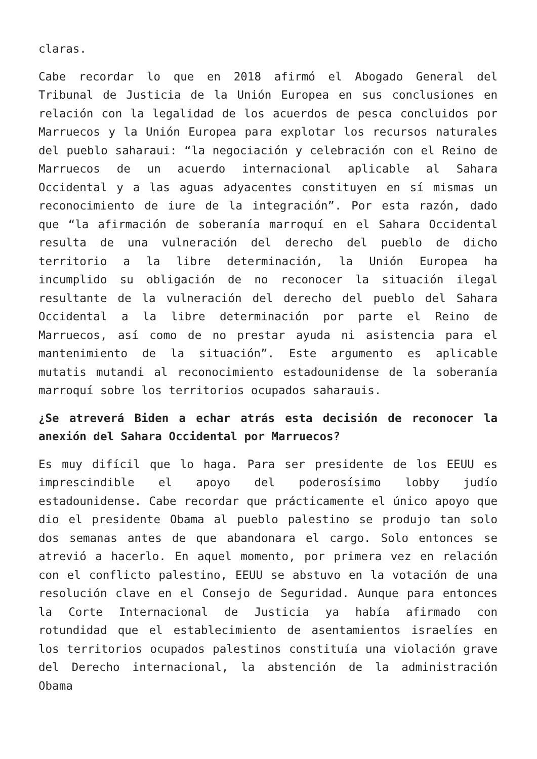claras.
Cabe recordar lo que en 2018 afirmó el Abogado General del Tribunal de Justicia de la Unión Europea en sus conclusiones en relación con la legalidad de los acuerdos de pesca concluidos por Marruecos y la Unión Europea para explotar los recursos naturales del pueblo saharaui: “la negociación y celebración con el Reino de Marruecos de un acuerdo internacional aplicable al Sahara Occidental y a las aguas adyacentes constituyen en sí mismas un reconocimiento de iure de la integración”. Por esta razón, dado que “la afirmación de soberanía marroquí en el Sahara Occidental resulta de una vulneración del derecho del pueblo de dicho territorio a la libre determinación, la Unión Europea ha incumplido su obligación de no reconocer la situación ilegal resultante de la vulneración del derecho del pueblo del Sahara Occidental a la libre determinación por parte el Reino de Marruecos, así como de no prestar ayuda ni asistencia para el mantenimiento de la situación”. Este argumento es aplicable mutatis mutandi al reconocimiento estadounidense de la soberanía marroquí sobre los territorios ocupados saharauis.
¿Se atreverá Biden a echar atrás esta decisión de reconocer la anexión del Sahara Occidental por Marruecos?
Es muy difícil que lo haga. Para ser presidente de los EEUU es imprescindible el apoyo del poderosísimo lobby judío estadounidense. Cabe recordar que prácticamente el único apoyo que dio el presidente Obama al pueblo palestino se produjo tan solo dos semanas antes de que abandonara el cargo. Solo entonces se atrevió a hacerlo. En aquel momento, por primera vez en relación con el conflicto palestino, EEUU se abstuvo en la votación de una resolución clave en el Consejo de Seguridad. Aunque para entonces la Corte Internacional de Justicia ya había afirmado con rotundidad que el establecimiento de asentamientos israelíes en los territorios ocupados palestinos constituía una violación grave del Derecho internacional, la abstención de la administración Obama